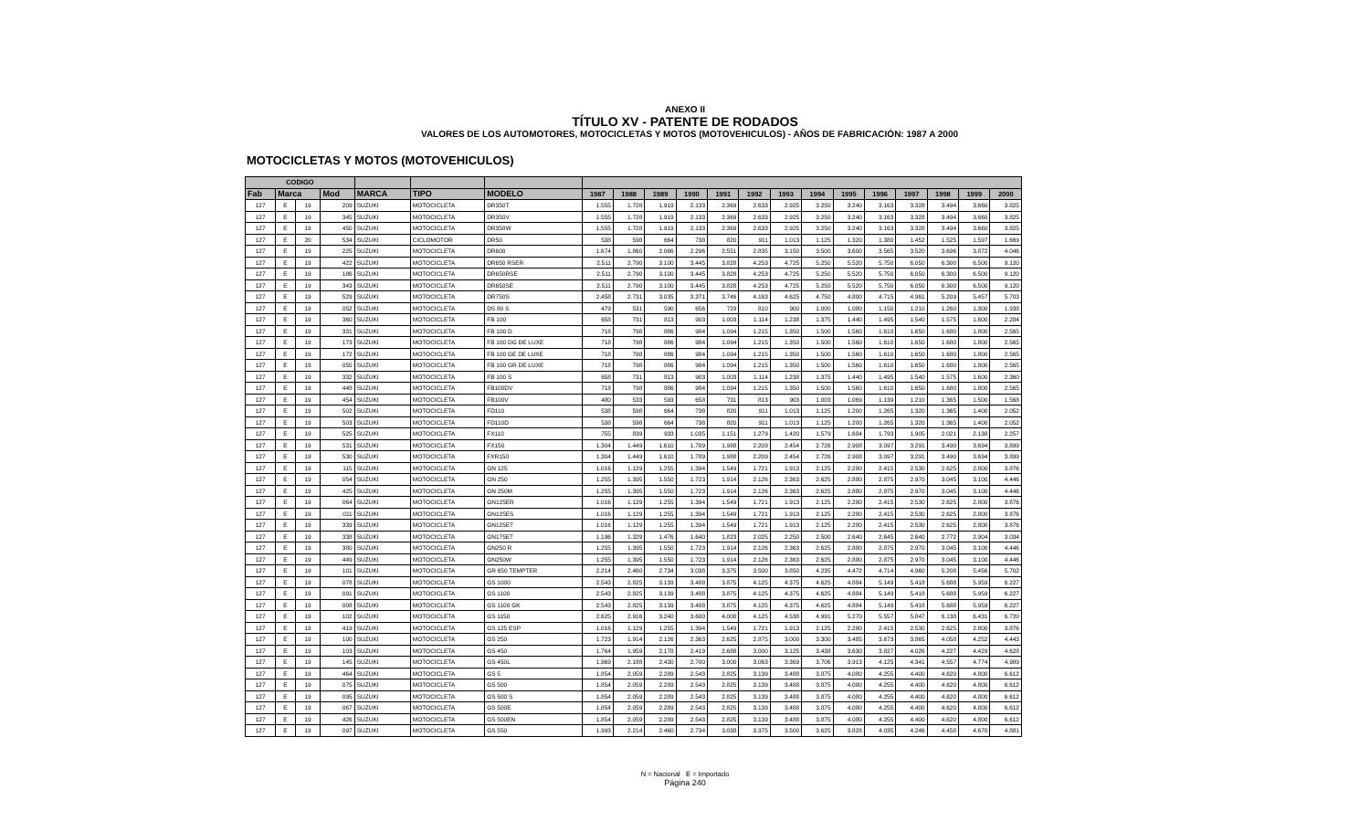ANEXO II
TÍTULO XV - PATENTE DE RODADOS
VALORES DE LOS AUTOMOTORES, MOTOCICLETAS Y MOTOS (MOTOVEHICULOS) - AÑOS DE FABRICACIÓN: 1987 A 2000
MOTOCICLETAS Y MOTOS (MOTOVEHICULOS)
| CODIGO | | | | | | | | | | | | | | | | | | | | |
| --- | --- | --- | --- | --- | --- | --- | --- | --- | --- | --- | --- | --- | --- | --- | --- | --- | --- | --- | --- | --- |
| Fab | Marca | | Mod | MARCA | TIPO | MODELO | 1987 | 1988 | 1989 | 1990 | 1991 | 1992 | 1993 | 1994 | 1995 | 1996 | 1997 | 1998 | 1999 | 2000 |
| 127 | E | 19 | 209 | SUZUKI | MOTOCICLETA | DR350T | 1.555 | 1.728 | 1.919 | 2.133 | 2.369 | 2.633 | 2.925 | 3.250 | 3.240 | 3.163 | 3.328 | 3.494 | 3.660 | 3.825 |
| 127 | E | 19 | 345 | SUZUKI | MOTOCICLETA | DR350V | 1.555 | 1.728 | 1.919 | 2.133 | 2.369 | 2.633 | 2.925 | 3.250 | 3.240 | 3.163 | 3.328 | 3.494 | 3.660 | 3.825 |
| 127 | E | 19 | 450 | SUZUKI | MOTOCICLETA | DR350W | 1.555 | 1.728 | 1.919 | 2.133 | 2.369 | 2.633 | 2.925 | 3.250 | 3.240 | 3.163 | 3.328 | 3.494 | 3.660 | 3.825 |
| 127 | E | 20 | 534 | SUZUKI | CICLOMOTOR | DR50 | 538 | 598 | 664 | 738 | 820 | 911 | 1.013 | 1.125 | 1.320 | 1.380 | 1.452 | 1.525 | 1.597 | 1.669 |
| 127 | E | 19 | 225 | SUZUKI | MOTOCICLETA | DR600 | 1.674 | 1.860 | 2.066 | 2.296 | 2.551 | 2.835 | 3.150 | 3.500 | 3.600 | 3.565 | 3.520 | 3.696 | 3.872 | 4.046 |
| 127 | E | 19 | 422 | SUZUKI | MOTOCICLETA | DR650 RSER | 2.511 | 2.790 | 3.100 | 3.445 | 3.828 | 4.253 | 4.725 | 5.250 | 5.520 | 5.750 | 6.050 | 6.300 | 6.500 | 9.120 |
| 127 | E | 19 | 186 | SUZUKI | MOTOCICLETA | DR650RSE | 2.511 | 2.790 | 3.100 | 3.445 | 3.828 | 4.253 | 4.725 | 5.250 | 5.520 | 5.750 | 6.050 | 6.300 | 6.500 | 9.120 |
| 127 | E | 19 | 343 | SUZUKI | MOTOCICLETA | DR650SE | 2.511 | 2.790 | 3.100 | 3.445 | 3.828 | 4.253 | 4.725 | 5.250 | 5.520 | 5.750 | 6.050 | 6.300 | 6.500 | 9.120 |
| 127 | E | 19 | 529 | SUZUKI | MOTOCICLETA | DR750S | 2.458 | 2.731 | 3.035 | 3.371 | 3.746 | 4.163 | 4.625 | 4.750 | 4.800 | 4.715 | 4.961 | 5.209 | 5.457 | 5.703 |
| 127 | E | 19 | 052 | SUZUKI | MOTOCICLETA | DS 80 S | 479 | 531 | 590 | 656 | 729 | 810 | 900 | 1.000 | 1.080 | 1.150 | 1.210 | 1.260 | 1.300 | 1.938 |
| 127 | E | 19 | 360 | SUZUKI | MOTOCICLETA | FB 100 | 658 | 731 | 813 | 903 | 1.003 | 1.114 | 1.238 | 1.375 | 1.440 | 1.495 | 1.540 | 1.575 | 1.600 | 2.284 |
| 127 | E | 19 | 331 | SUZUKI | MOTOCICLETA | FB 100 D | 718 | 798 | 886 | 984 | 1.094 | 1.215 | 1.350 | 1.500 | 1.560 | 1.610 | 1.650 | 1.680 | 1.800 | 2.565 |
| 127 | E | 19 | 173 | SUZUKI | MOTOCICLETA | FB 100 DG DE LUXE | 718 | 798 | 886 | 984 | 1.094 | 1.215 | 1.350 | 1.500 | 1.560 | 1.610 | 1.650 | 1.680 | 1.800 | 2.565 |
| 127 | E | 19 | 172 | SUZUKI | MOTOCICLETA | FB 100 GE DE LUXE | 718 | 798 | 886 | 984 | 1.094 | 1.215 | 1.350 | 1.500 | 1.560 | 1.610 | 1.650 | 1.680 | 1.800 | 2.565 |
| 127 | E | 19 | 055 | SUZUKI | MOTOCICLETA | FB 100 GR DE LUXE | 718 | 798 | 886 | 984 | 1.094 | 1.215 | 1.350 | 1.500 | 1.560 | 1.610 | 1.650 | 1.680 | 1.800 | 2.565 |
| 127 | E | 19 | 332 | SUZUKI | MOTOCICLETA | FB 100 S | 658 | 731 | 813 | 903 | 1.003 | 1.114 | 1.238 | 1.375 | 1.440 | 1.495 | 1.540 | 1.575 | 1.600 | 2.360 |
| 127 | E | 19 | 448 | SUZUKI | MOTOCICLETA | FB100DV | 718 | 798 | 886 | 984 | 1.094 | 1.215 | 1.350 | 1.500 | 1.560 | 1.610 | 1.650 | 1.680 | 1.800 | 2.565 |
| 127 | E | 19 | 454 | SUZUKI | MOTOCICLETA | FB100V | 480 | 533 | 593 | 658 | 731 | 813 | 903 | 1.003 | 1.069 | 1.139 | 1.210 | 1.365 | 1.500 | 1.568 |
| 127 | E | 19 | 502 | SUZUKI | MOTOCICLETA | FD110 | 538 | 598 | 664 | 738 | 820 | 911 | 1.013 | 1.125 | 1.200 | 1.265 | 1.320 | 1.365 | 1.400 | 2.052 |
| 127 | E | 19 | 503 | SUZUKI | MOTOCICLETA | FD110D | 538 | 598 | 664 | 738 | 820 | 911 | 1.013 | 1.125 | 1.200 | 1.265 | 1.320 | 1.365 | 1.400 | 2.052 |
| 127 | E | 19 | 525 | SUZUKI | MOTOCICLETA | FX110 | 755 | 839 | 933 | 1.035 | 1.151 | 1.279 | 1.420 | 1.579 | 1.684 | 1.793 | 1.905 | 2.021 | 2.138 | 2.257 |
| 127 | E | 19 | 531 | SUZUKI | MOTOCICLETA | FX150 | 1.304 | 1.449 | 1.610 | 1.789 | 1.988 | 2.209 | 2.454 | 2.726 | 2.908 | 3.097 | 3.291 | 3.490 | 3.694 | 3.899 |
| 127 | E | 19 | 530 | SUZUKI | MOTOCICLETA | FXR150 | 1.304 | 1.449 | 1.610 | 1.789 | 1.988 | 2.209 | 2.454 | 2.726 | 2.908 | 3.097 | 3.291 | 3.490 | 3.694 | 3.899 |
| 127 | E | 19 | 115 | SUZUKI | MOTOCICLETA | GN 125 | 1.016 | 1.129 | 1.255 | 1.394 | 1.549 | 1.721 | 1.913 | 2.125 | 2.280 | 2.415 | 2.530 | 2.625 | 2.800 | 3.876 |
| 127 | E | 19 | 054 | SUZUKI | MOTOCICLETA | GN 250 | 1.255 | 1.395 | 1.550 | 1.723 | 1.914 | 2.126 | 2.363 | 2.625 | 2.880 | 2.875 | 2.970 | 3.045 | 3.100 | 4.446 |
| 127 | E | 19 | 425 | SUZUKI | MOTOCICLETA | GN 250M | 1.255 | 1.395 | 1.550 | 1.723 | 1.914 | 2.126 | 2.363 | 2.625 | 2.880 | 2.875 | 2.970 | 3.045 | 3.100 | 4.446 |
| 127 | E | 19 | 064 | SUZUKI | MOTOCICLETA | GN125ER | 1.016 | 1.129 | 1.255 | 1.394 | 1.549 | 1.721 | 1.913 | 2.125 | 2.280 | 2.415 | 2.530 | 2.625 | 2.800 | 3.876 |
| 127 | E | 19 | 011 | SUZUKI | MOTOCICLETA | GN125ES | 1.016 | 1.129 | 1.255 | 1.394 | 1.549 | 1.721 | 1.913 | 2.125 | 2.280 | 2.415 | 2.530 | 2.625 | 2.800 | 3.876 |
| 127 | E | 19 | 339 | SUZUKI | MOTOCICLETA | GN125ET | 1.016 | 1.129 | 1.255 | 1.394 | 1.549 | 1.721 | 1.913 | 2.125 | 2.280 | 2.415 | 2.530 | 2.625 | 2.800 | 3.876 |
| 127 | E | 19 | 338 | SUZUKI | MOTOCICLETA | GN175ET | 1.196 | 1.329 | 1.476 | 1.640 | 1.823 | 2.025 | 2.250 | 2.500 | 2.640 | 2.645 | 2.640 | 2.772 | 2.904 | 3.034 |
| 127 | E | 19 | 380 | SUZUKI | MOTOCICLETA | GN250 R | 1.255 | 1.395 | 1.550 | 1.723 | 1.914 | 2.126 | 2.363 | 2.625 | 2.880 | 2.875 | 2.970 | 3.045 | 3.100 | 4.446 |
| 127 | E | 19 | 449 | SUZUKI | MOTOCICLETA | GN250W | 1.255 | 1.395 | 1.550 | 1.723 | 1.914 | 2.126 | 2.363 | 2.625 | 2.880 | 2.875 | 2.970 | 3.045 | 3.100 | 4.446 |
| 127 | E | 19 | 101 | SUZUKI | MOTOCICLETA | GR 650 TEMPTER | 2.214 | 2.460 | 2.734 | 3.038 | 3.375 | 3.500 | 3.850 | 4.235 | 4.472 | 4.714 | 4.960 | 5.208 | 5.456 | 5.702 |
| 127 | E | 19 | 078 | SUZUKI | MOTOCICLETA | GS 1000 | 2.543 | 2.825 | 3.139 | 3.488 | 3.875 | 4.125 | 4.375 | 4.625 | 4.884 | 5.149 | 5.418 | 5.688 | 5.959 | 6.227 |
| 127 | E | 19 | 091 | SUZUKI | MOTOCICLETA | GS 1100 | 2.543 | 2.825 | 3.139 | 3.488 | 3.875 | 4.125 | 4.375 | 4.625 | 4.884 | 5.149 | 5.418 | 5.688 | 5.959 | 6.227 |
| 127 | E | 19 | 008 | SUZUKI | MOTOCICLETA | GS 1100 GK | 2.543 | 2.825 | 3.139 | 3.488 | 3.875 | 4.125 | 4.375 | 4.625 | 4.884 | 5.149 | 5.418 | 5.688 | 5.959 | 6.227 |
| 127 | E | 19 | 102 | SUZUKI | MOTOCICLETA | GS 1150 | 2.625 | 2.916 | 3.240 | 3.600 | 4.000 | 4.125 | 4.538 | 4.991 | 5.270 | 5.557 | 5.847 | 6.138 | 6.431 | 6.720 |
| 127 | E | 19 | 419 | SUZUKI | MOTOCICLETA | GS 125 ESP | 1.016 | 1.129 | 1.255 | 1.394 | 1.549 | 1.721 | 1.913 | 2.125 | 2.280 | 2.415 | 2.530 | 2.625 | 2.800 | 3.876 |
| 127 | E | 19 | 100 | SUZUKI | MOTOCICLETA | GS 250 | 1.723 | 1.914 | 2.126 | 2.363 | 2.625 | 2.875 | 3.000 | 3.300 | 3.485 | 3.673 | 3.865 | 4.058 | 4.252 | 4.443 |
| 127 | E | 19 | 103 | SUZUKI | MOTOCICLETA | GS 450 | 1.764 | 1.959 | 2.178 | 2.419 | 2.688 | 3.000 | 3.125 | 3.438 | 3.630 | 3.827 | 4.026 | 4.227 | 4.429 | 4.628 |
| 127 | E | 19 | 145 | SUZUKI | MOTOCICLETA | GS 450L | 1.969 | 2.188 | 2.430 | 2.700 | 3.000 | 3.063 | 3.369 | 3.706 | 3.913 | 4.125 | 4.341 | 4.557 | 4.774 | 4.989 |
| 127 | E | 19 | 464 | SUZUKI | MOTOCICLETA | GS 5 | 1.854 | 2.059 | 2.289 | 2.543 | 2.825 | 3.139 | 3.488 | 3.875 | 4.080 | 4.255 | 4.400 | 4.620 | 4.800 | 6.612 |
| 127 | E | 19 | 075 | SUZUKI | MOTOCICLETA | GS 500 | 1.854 | 2.059 | 2.289 | 2.543 | 2.825 | 3.139 | 3.488 | 3.875 | 4.080 | 4.255 | 4.400 | 4.620 | 4.800 | 6.612 |
| 127 | E | 19 | 095 | SUZUKI | MOTOCICLETA | GS 500 S | 1.854 | 2.059 | 2.289 | 2.543 | 2.825 | 3.139 | 3.488 | 3.875 | 4.080 | 4.255 | 4.400 | 4.620 | 4.800 | 6.612 |
| 127 | E | 19 | 067 | SUZUKI | MOTOCICLETA | GS 500E | 1.854 | 2.059 | 2.289 | 2.543 | 2.825 | 3.139 | 3.488 | 3.875 | 4.080 | 4.255 | 4.400 | 4.620 | 4.800 | 6.612 |
| 127 | E | 19 | 426 | SUZUKI | MOTOCICLETA | GS 500EN | 1.854 | 2.059 | 2.289 | 2.543 | 2.825 | 3.139 | 3.488 | 3.875 | 4.080 | 4.255 | 4.400 | 4.620 | 4.800 | 6.612 |
| 127 | E | 19 | 097 | SUZUKI | MOTOCICLETA | GS 550 | 1.993 | 2.214 | 2.460 | 2.734 | 3.038 | 3.375 | 3.500 | 3.625 | 3.828 | 4.035 | 4.246 | 4.458 | 4.670 | 4.881 |
N = Nacional E = Importado
Página 240